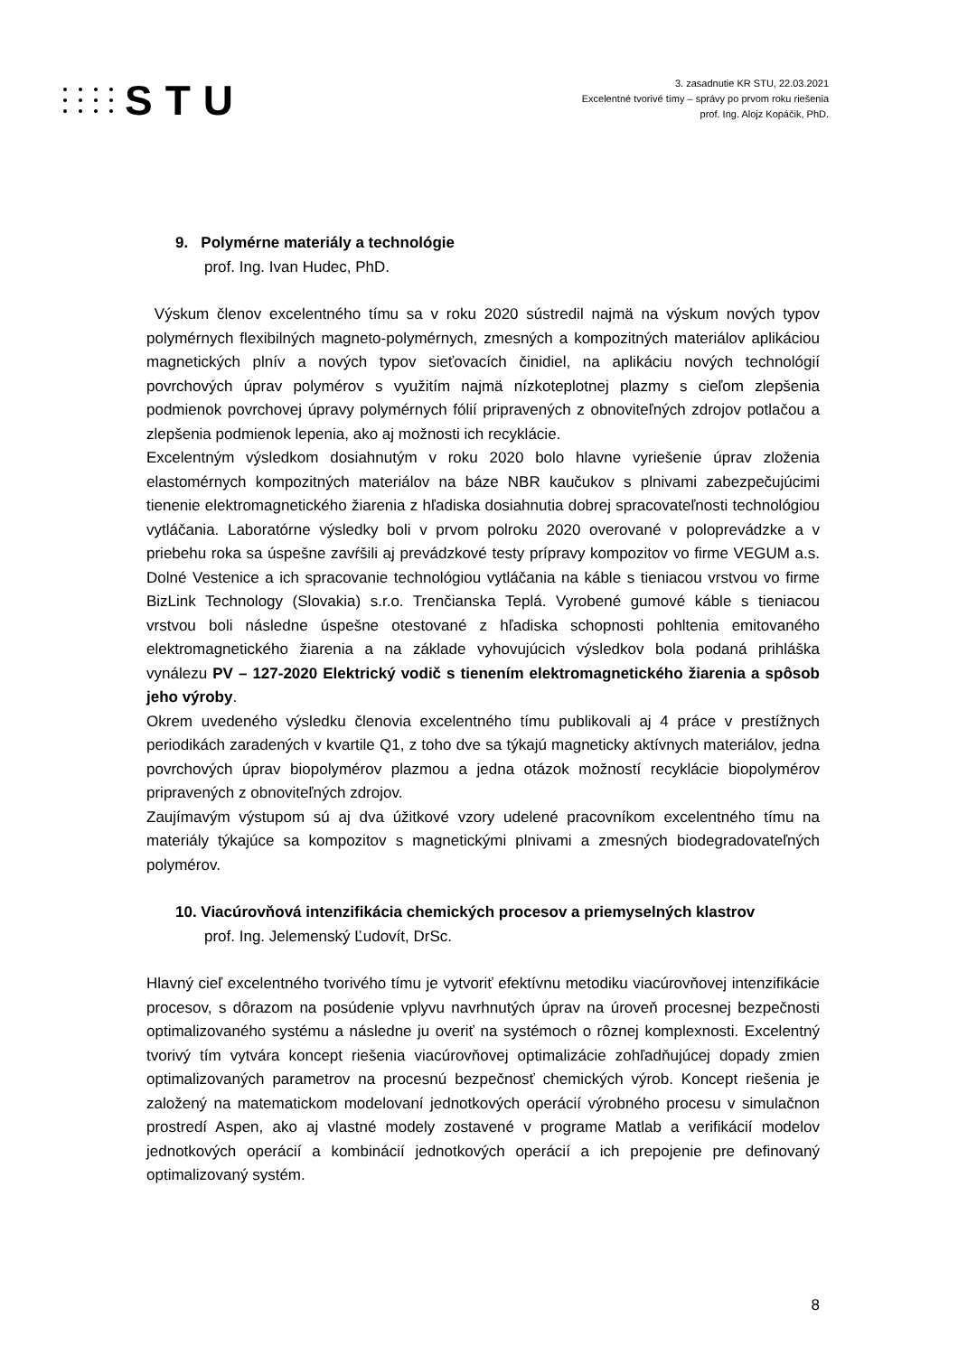STU
3. zasadnutie KR STU, 22.03.2021
Excelentné tvorivé tímy – správy po prvom roku riešenia
prof. Ing. Alojz Kopáčik, PhD.
9. Polymérne materiály a technológie
prof. Ing. Ivan Hudec, PhD.
Výskum členov excelentného tímu sa v roku 2020 sústredil najmä na výskum nových typov polymérnych flexibilných magneto-polymérnych, zmesných a kompozitných materiálov aplikáciou magnetických plnív a nových typov sieťovacích činidiel, na aplikáciu nových technológií povrchových úprav polymérov s využitím najmä nízkoteplotnej plazmy s cieľom zlepšenia podmienok povrchovej úpravy polymérnych fólií pripravených z obnoviteľných zdrojov potlačou a zlepšenia podmienok lepenia, ako aj možnosti ich recyklácie.
Excelentným výsledkom dosiahnutým v roku 2020 bolo hlavne vyriešenie úprav zloženia elastomérnych kompozitných materiálov na báze NBR kaučukov s plnivami zabezpečujúcimi tienenie elektromagnetického žiarenia z hľadiska dosiahnutia dobrej spracovateľnosti technológiou vytláčania. Laboratórne výsledky boli v prvom polroku 2020 overované v poloprevádzke a v priebehu roka sa úspešne zavŕšili aj prevádzkové testy prípravy kompozitov vo firme VEGUM a.s. Dolné Vestenice a ich spracovanie technológiou vytláčania na káble s tieniacou vrstvou vo firme BizLink Technology (Slovakia) s.r.o. Trenčianska Teplá. Vyrobené gumové káble s tieniacou vrstvou boli následne úspešne otestované z hľadiska schopnosti pohltenia emitovaného elektromagnetického žiarenia a na základe vyhovujúcich výsledkov bola podaná prihláška vynálezu PV – 127-2020 Elektrický vodič s tienením elektromagnetického žiarenia a spôsob jeho výroby.
Okrem uvedeného výsledku členovia excelentného tímu publikovali aj 4 práce v prestížnych periodikách zaradených v kvartile Q1, z toho dve sa týkajú magneticky aktívnych materiálov, jedna povrchových úprav biopolymérov plazmou a jedna otázok možností recyklácie biopolymérov pripravených z obnoviteľných zdrojov.
Zaujímavým výstupom sú aj dva úžitkové vzory udelené pracovníkom excelentného tímu na materiály týkajúce sa kompozitov s magnetickými plnivami a zmesných biodegradovateľných polymérov.
10. Viacúrovňová intenzifikácia chemických procesov a priemyselných klastrov
prof. Ing. Jelemenský Ľudovít, DrSc.
Hlavný cieľ excelentného tvorivého tímu je vytvoriť efektívnu metodiku viacúrovňovej intenzifikácie procesov, s dôrazom na posúdenie vplyvu navrhnutých úprav na úroveň procesnej bezpečnosti optimalizovaného systému a následne ju overiť na systémoch o rôznej komplexnosti. Excelentný tvorivý tím vytvára koncept riešenia viacúrovňovej optimalizácie zohľadňujúcej dopady zmien optimalizovaných parametrov na procesnú bezpečnosť chemických výrob. Koncept riešenia je založený na matematickom modelovaní jednotkových operácií výrobného procesu v simulačnon prostredí Aspen, ako aj vlastné modely zostavené v programe Matlab a verifikácií modelov jednotkových operácií a kombinácií jednotkových operácií a ich prepojenie pre definovaný optimalizovaný systém.
8